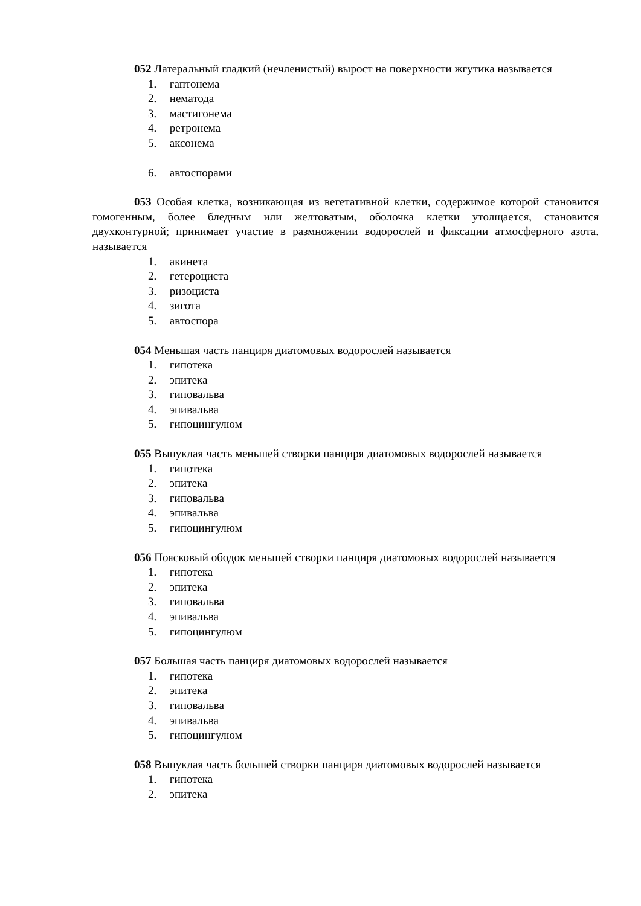052 Латеральный гладкий (нечленистый) вырост на поверхности жгутика называется
1. гаптонема
2. нематода
3. мастигонема
4. ретронема
5. аксонема
6. автоспорами
053 Особая клетка, возникающая из вегетативной клетки, содержимое которой становится гомогенным, более бледным или желтоватым, оболочка клетки утолщается, становится двухконтурной; принимает участие в размножении водорослей и фиксации атмосферного азота. называется
1. акинета
2. гетероциста
3. ризоциста
4. зигота
5. автоспора
054 Меньшая часть панциря диатомовых водорослей называется
1. гипотека
2. эпитека
3. гиповальва
4. эпивальва
5. гипоцингулюм
055 Выпуклая часть меньшей створки панциря диатомовых водорослей называется
1. гипотека
2. эпитека
3. гиповальва
4. эпивальва
5. гипоцингулюм
056 Поясковый ободок меньшей створки панциря диатомовых водорослей называется
1. гипотека
2. эпитека
3. гиповальва
4. эпивальва
5. гипоцингулюм
057 Большая часть панциря диатомовых водорослей называется
1. гипотека
2. эпитека
3. гиповальва
4. эпивальва
5. гипоцингулюм
058 Выпуклая часть большей створки панциря диатомовых водорослей называется
1. гипотека
2. эпитека